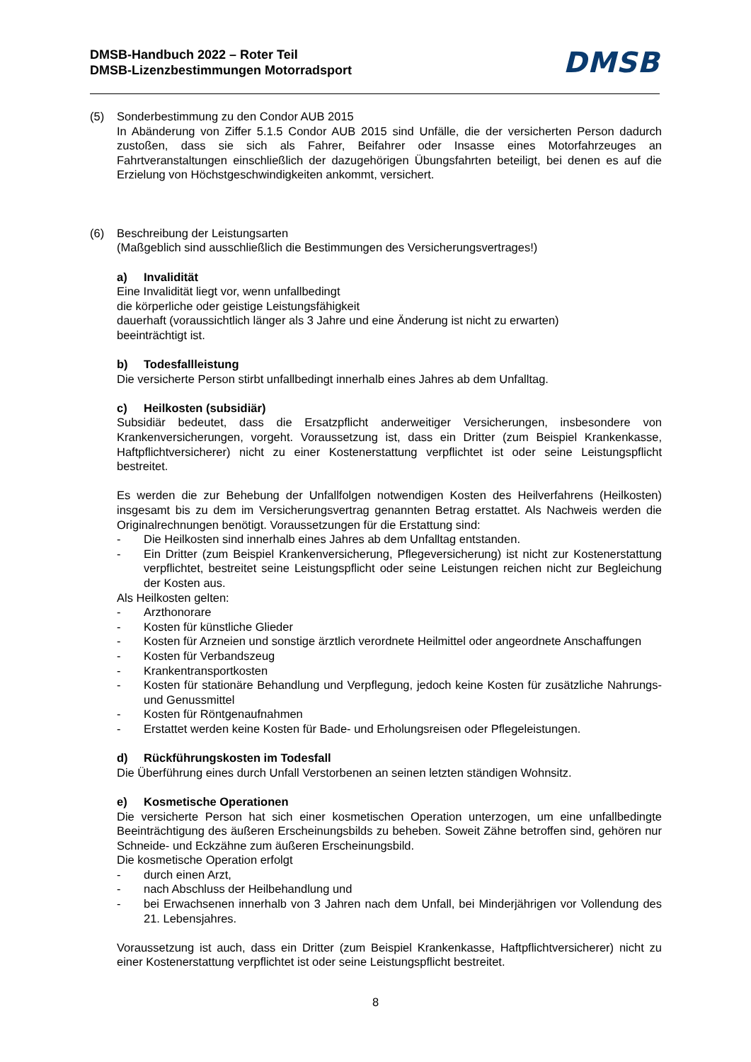DMSB-Handbuch 2022 – Roter Teil
DMSB-Lizenzbestimmungen Motorradsport
DMSB
(5) Sonderbestimmung zu den Condor AUB 2015
In Abänderung von Ziffer 5.1.5 Condor AUB 2015 sind Unfälle, die der versicherten Person dadurch zustoßen, dass sie sich als Fahrer, Beifahrer oder Insasse eines Motorfahrzeuges an Fahrtveranstaltungen einschließlich der dazugehörigen Übungsfahrten beteiligt, bei denen es auf die Erzielung von Höchstgeschwindigkeiten ankommt, versichert.
(6) Beschreibung der Leistungsarten
(Maßgeblich sind ausschließlich die Bestimmungen des Versicherungsvertrages!)
a) Invalidität
Eine Invalidität liegt vor, wenn unfallbedingt
die körperliche oder geistige Leistungsfähigkeit
dauerhaft (voraussichtlich länger als 3 Jahre und eine Änderung ist nicht zu erwarten)
beeinträchtigt ist.
b) Todesfallleistung
Die versicherte Person stirbt unfallbedingt innerhalb eines Jahres ab dem Unfalltag.
c) Heilkosten (subsidiär)
Subsidiär bedeutet, dass die Ersatzpflicht anderweitiger Versicherungen, insbesondere von Krankenversicherungen, vorgeht. Voraussetzung ist, dass ein Dritter (zum Beispiel Krankenkasse, Haftpflichtversicherer) nicht zu einer Kostenerstattung verpflichtet ist oder seine Leistungspflicht bestreitet.
Es werden die zur Behebung der Unfallfolgen notwendigen Kosten des Heilverfahrens (Heilkosten) insgesamt bis zu dem im Versicherungsvertrag genannten Betrag erstattet. Als Nachweis werden die Originalrechnungen benötigt. Voraussetzungen für die Erstattung sind:
- Die Heilkosten sind innerhalb eines Jahres ab dem Unfalltag entstanden.
- Ein Dritter (zum Beispiel Krankenversicherung, Pflegeversicherung) ist nicht zur Kostenerstattung verpflichtet, bestreitet seine Leistungspflicht oder seine Leistungen reichen nicht zur Begleichung der Kosten aus.
Als Heilkosten gelten:
- Arzthonorare
- Kosten für künstliche Glieder
- Kosten für Arzneien und sonstige ärztlich verordnete Heilmittel oder angeordnete Anschaffungen
- Kosten für Verbandszeug
- Krankentransportkosten
- Kosten für stationäre Behandlung und Verpflegung, jedoch keine Kosten für zusätzliche Nahrungs- und Genussmittel
- Kosten für Röntgenaufnahmen
- Erstattet werden keine Kosten für Bade- und Erholungsreisen oder Pflegeleistungen.
d) Rückführungskosten im Todesfall
Die Überführung eines durch Unfall Verstorbenen an seinen letzten ständigen Wohnsitz.
e) Kosmetische Operationen
Die versicherte Person hat sich einer kosmetischen Operation unterzogen, um eine unfallbedingte Beeinträchtigung des äußeren Erscheinungsbilds zu beheben. Soweit Zähne betroffen sind, gehören nur Schneide- und Eckzähne zum äußeren Erscheinungsbild.
Die kosmetische Operation erfolgt
- durch einen Arzt,
- nach Abschluss der Heilbehandlung und
- bei Erwachsenen innerhalb von 3 Jahren nach dem Unfall, bei Minderjährigen vor Vollendung des 21. Lebensjahres.
Voraussetzung ist auch, dass ein Dritter (zum Beispiel Krankenkasse, Haftpflichtversicherer) nicht zu einer Kostenerstattung verpflichtet ist oder seine Leistungspflicht bestreitet.
8